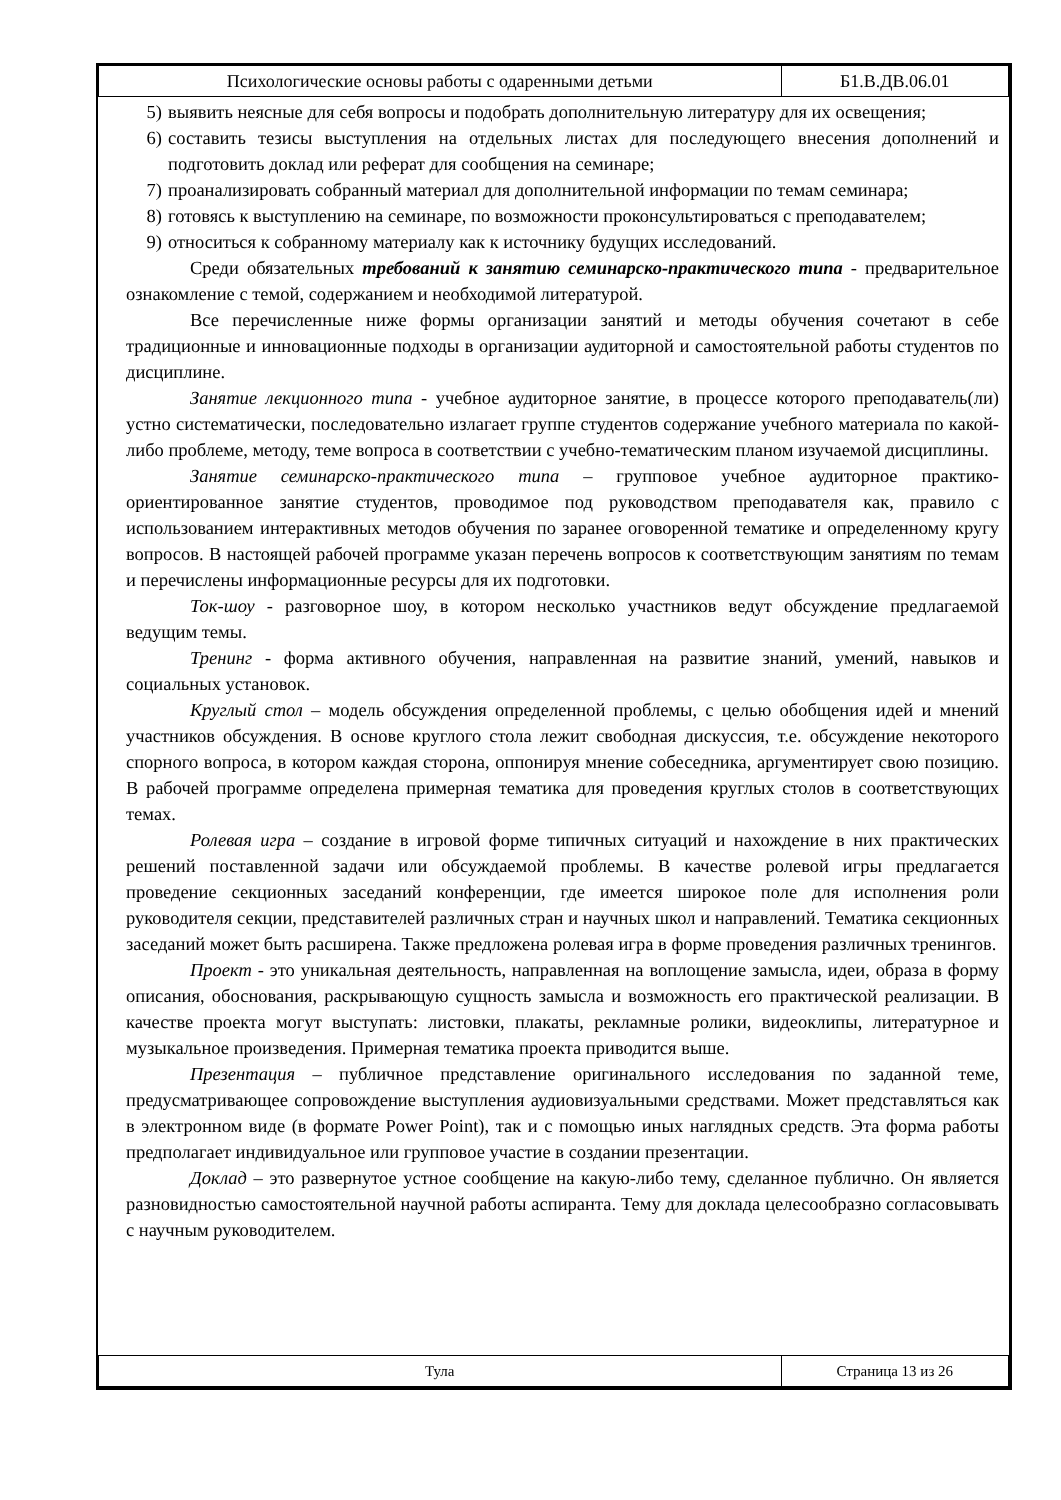| Психологические основы работы с одаренными детьми | Б1.В.ДВ.06.01 |
5) выявить неясные для себя вопросы и подобрать дополнительную литературу для их освещения;
6) составить тезисы выступления на отдельных листах для последующего внесения дополнений и подготовить доклад или реферат для сообщения на семинаре;
7) проанализировать собранный материал для дополнительной информации по темам семинара;
8) готовясь к выступлению на семинаре, по возможности проконсультироваться с преподавателем;
9) относиться к собранному материалу как к источнику будущих исследований.
Среди обязательных требований к занятию семинарско-практического типа - предварительное ознакомление с темой, содержанием и необходимой литературой.
Все перечисленные ниже формы организации занятий и методы обучения сочетают в себе традиционные и инновационные подходы в организации аудиторной и самостоятельной работы студентов по дисциплине.
Занятие лекционного типа - учебное аудиторное занятие, в процессе которого преподаватель(ли) устно систематически, последовательно излагает группе студентов содержание учебного материала по какой-либо проблеме, методу, теме вопроса в соответствии с учебно-тематическим планом изучаемой дисциплины.
Занятие семинарско-практического типа – групповое учебное аудиторное практико-ориентированное занятие студентов, проводимое под руководством преподавателя как, правило с использованием интерактивных методов обучения по заранее оговоренной тематике и определенному кругу вопросов. В настоящей рабочей программе указан перечень вопросов к соответствующим занятиям по темам и перечислены информационные ресурсы для их подготовки.
Ток-шоу - разговорное шоу, в котором несколько участников ведут обсуждение предлагаемой ведущим темы.
Тренинг - форма активного обучения, направленная на развитие знаний, умений, навыков и социальных установок.
Круглый стол – модель обсуждения определенной проблемы, с целью обобщения идей и мнений участников обсуждения. В основе круглого стола лежит свободная дискуссия, т.е. обсуждение некоторого спорного вопроса, в котором каждая сторона, оппонируя мнение собеседника, аргументирует свою позицию. В рабочей программе определена примерная тематика для проведения круглых столов в соответствующих темах.
Ролевая игра – создание в игровой форме типичных ситуаций и нахождение в них практических решений поставленной задачи или обсуждаемой проблемы. В качестве ролевой игры предлагается проведение секционных заседаний конференции, где имеется широкое поле для исполнения роли руководителя секции, представителей различных стран и научных школ и направлений. Тематика секционных заседаний может быть расширена. Также предложена ролевая игра в форме проведения различных тренингов.
Проект - это уникальная деятельность, направленная на воплощение замысла, идеи, образа в форму описания, обоснования, раскрывающую сущность замысла и возможность его практической реализации. В качестве проекта могут выступать: листовки, плакаты, рекламные ролики, видеоклипы, литературное и музыкальное произведения. Примерная тематика проекта приводится выше.
Презентация – публичное представление оригинального исследования по заданной теме, предусматривающее сопровождение выступления аудиовизуальными средствами. Может представляться как в электронном виде (в формате Power Point), так и с помощью иных наглядных средств. Эта форма работы предполагает индивидуальное или групповое участие в создании презентации.
Доклад – это развернутое устное сообщение на какую-либо тему, сделанное публично. Он является разновидностью самостоятельной научной работы аспиранта. Тему для доклада целесообразно согласовывать с научным руководителем.
| Тула | Страница 13 из 26 |